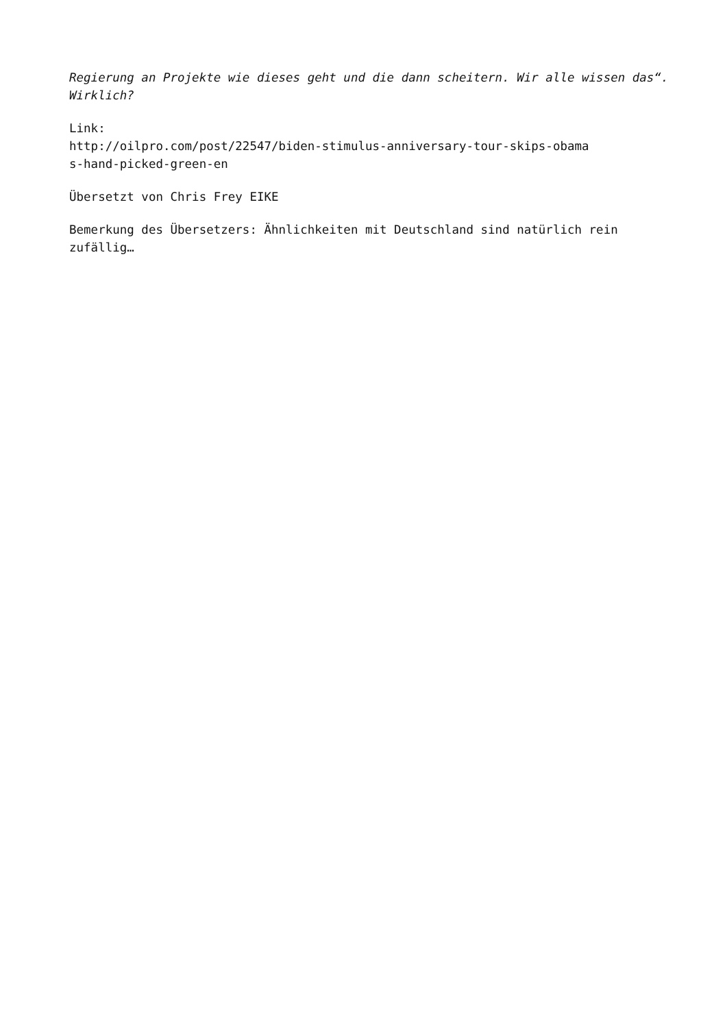Regierung an Projekte wie dieses geht und die dann scheitern. Wir alle wissen das“. Wirklich?
Link:
http://oilpro.com/post/22547/biden-stimulus-anniversary-tour-skips-obama
s-hand-picked-green-en
Übersetzt von Chris Frey EIKE
Bemerkung des Übersetzers: Ähnlichkeiten mit Deutschland sind natürlich rein zufällig…